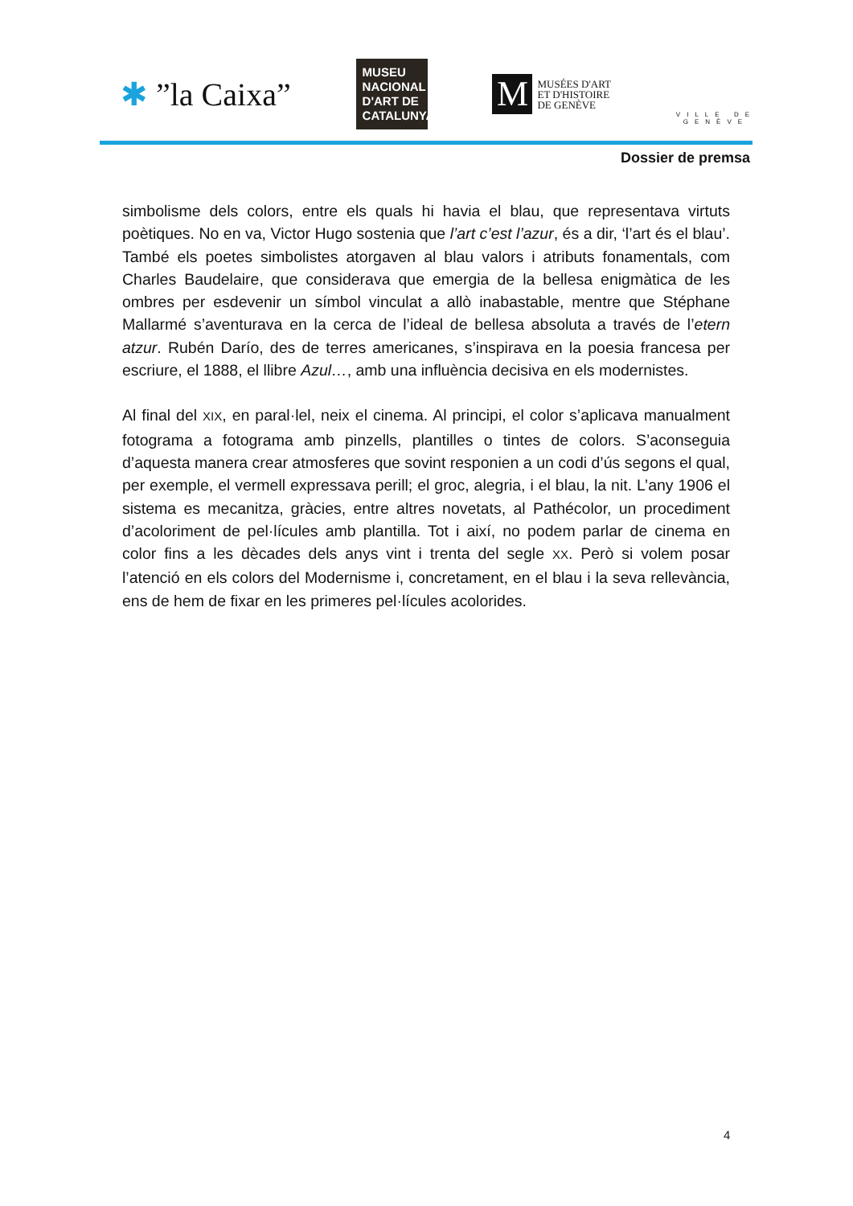✱ ”la Caixa”
MUSEU
NACIONAL
D'ART DE
CATALUNYA
M
MUSÉES D'ART
ET D'HISTOIRE
DE GENÈVE
VILLE DE
GENÈVE
Dossier de premsa
simbolisme dels colors, entre els quals hi havia el blau, que representava virtuts poètiques. No en va, Victor Hugo sostenia que l’art c’est l’azur, és a dir, ‘l’art és el blau’. També els poetes simbolistes atorgaven al blau valors i atributs fonamentals, com Charles Baudelaire, que considerava que emergia de la bellesa enigmàtica de les ombres per esdevenir un símbol vinculat a allò inabastable, mentre que Stéphane Mallarmé s’aventurava en la cerca de l’ideal de bellesa absoluta a través de l’etern atzur. Rubén Darío, des de terres americanes, s’inspirava en la poesia francesa per escriure, el 1888, el llibre Azul…, amb una influència decisiva en els modernistes.
Al final del XIX, en paral·lel, neix el cinema. Al principi, el color s’aplicava manualment fotograma a fotograma amb pinzells, plantilles o tintes de colors. S’aconseguia d’aquesta manera crear atmosferes que sovint responien a un codi d’ús segons el qual, per exemple, el vermell expressava perill; el groc, alegria, i el blau, la nit. L’any 1906 el sistema es mecanitza, gràcies, entre altres novetats, al Pathécolor, un procediment d’acoloriment de pel·lícules amb plantilla. Tot i així, no podem parlar de cinema en color fins a les dècades dels anys vint i trenta del segle XX. Però si volem posar l’atenció en els colors del Modernisme i, concretament, en el blau i la seva rellevància, ens de hem de fixar en les primeres pel·lícules acolorides.
4